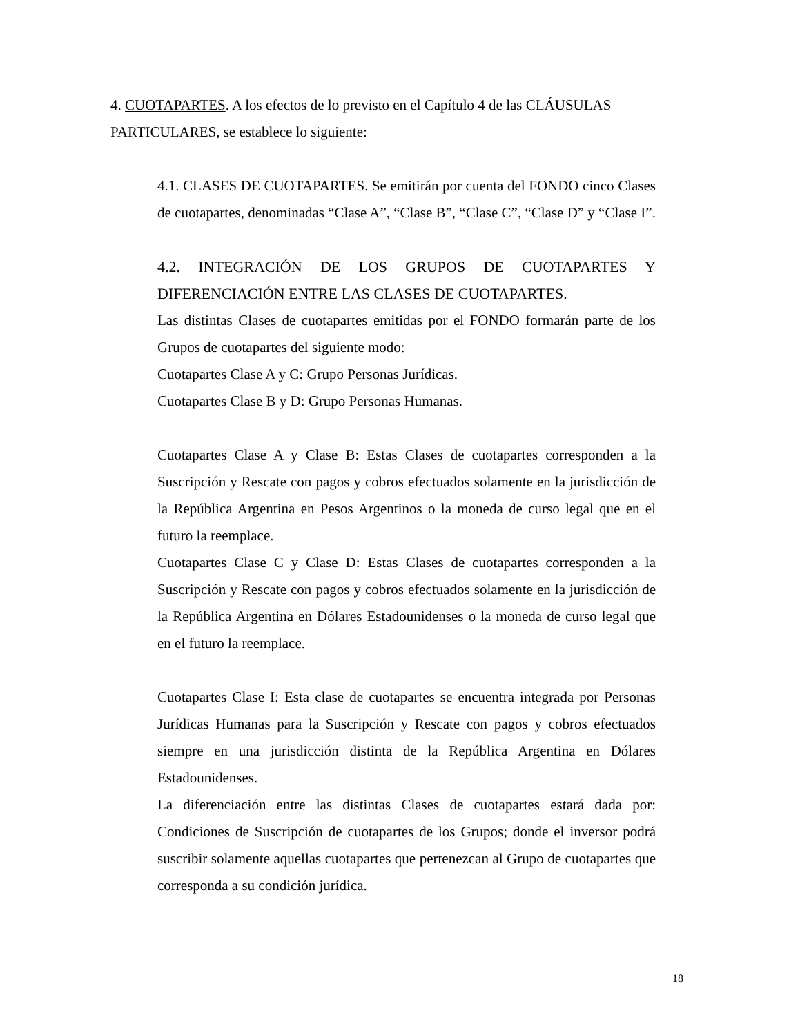4. CUOTAPARTES. A los efectos de lo previsto en el Capítulo 4 de las CLÁUSULAS PARTICULARES, se establece lo siguiente:
4.1. CLASES DE CUOTAPARTES. Se emitirán por cuenta del FONDO cinco Clases de cuotapartes, denominadas “Clase A”, “Clase B”, “Clase C”, “Clase D” y “Clase I”.
4.2. INTEGRACIÓN DE LOS GRUPOS DE CUOTAPARTES Y
DIFERENCIACIÓN ENTRE LAS CLASES DE CUOTAPARTES.
Las distintas Clases de cuotapartes emitidas por el FONDO formarán parte de los Grupos de cuotapartes del siguiente modo:
Cuotapartes Clase A y C: Grupo Personas Jurídicas.
Cuotapartes Clase B y D: Grupo Personas Humanas.
Cuotapartes Clase A y Clase B: Estas Clases de cuotapartes corresponden a la Suscripción y Rescate con pagos y cobros efectuados solamente en la jurisdicción de la República Argentina en Pesos Argentinos o la moneda de curso legal que en el futuro la reemplace.
Cuotapartes Clase C y Clase D: Estas Clases de cuotapartes corresponden a la Suscripción y Rescate con pagos y cobros efectuados solamente en la jurisdicción de la República Argentina en Dólares Estadounidenses o la moneda de curso legal que en el futuro la reemplace.
Cuotapartes Clase I: Esta clase de cuotapartes se encuentra integrada por Personas Jurídicas Humanas para la Suscripción y Rescate con pagos y cobros efectuados siempre en una jurisdicción distinta de la República Argentina en Dólares Estadounidenses.
La diferenciación entre las distintas Clases de cuotapartes estará dada por: Condiciones de Suscripción de cuotapartes de los Grupos; donde el inversor podrá suscribir solamente aquellas cuotapartes que pertenezcan al Grupo de cuotapartes que corresponda a su condición jurídica.
18